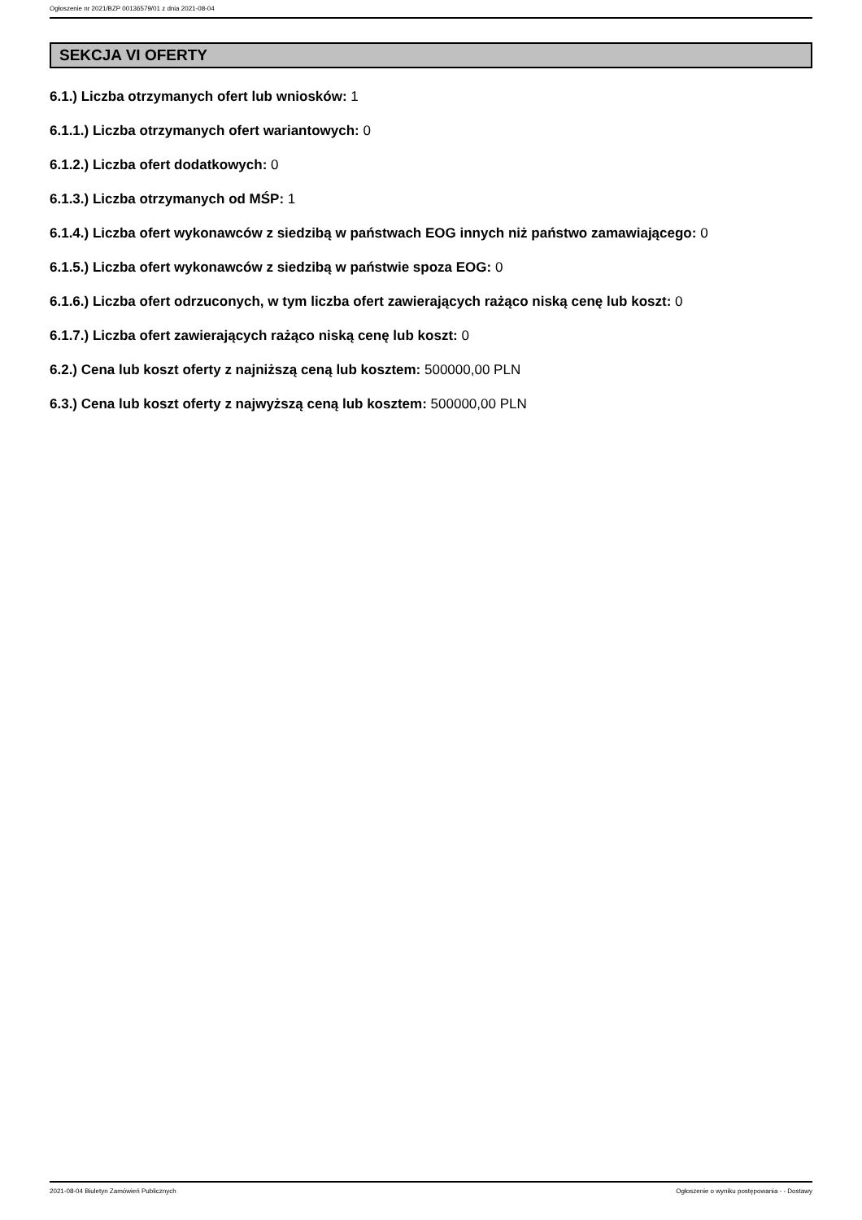Ogłoszenie nr 2021/BZP 00136579/01 z dnia 2021-08-04
SEKCJA VI OFERTY
6.1.) Liczba otrzymanych ofert lub wniosków: 1
6.1.1.) Liczba otrzymanych ofert wariantowych: 0
6.1.2.) Liczba ofert dodatkowych: 0
6.1.3.) Liczba otrzymanych od MŚP: 1
6.1.4.) Liczba ofert wykonawców z siedzibą w państwach EOG innych niż państwo zamawiającego: 0
6.1.5.) Liczba ofert wykonawców z siedzibą w państwie spoza EOG: 0
6.1.6.) Liczba ofert odrzuconych, w tym liczba ofert zawierających rażąco niską cenę lub koszt: 0
6.1.7.) Liczba ofert zawierających rażąco niską cenę lub koszt: 0
6.2.) Cena lub koszt oferty z najniższą ceną lub kosztem: 500000,00 PLN
6.3.) Cena lub koszt oferty z najwyższą ceną lub kosztem: 500000,00 PLN
2021-08-04 Biuletyn Zamówień Publicznych Ogłoszenie o wyniku postępowania - - Dostawy